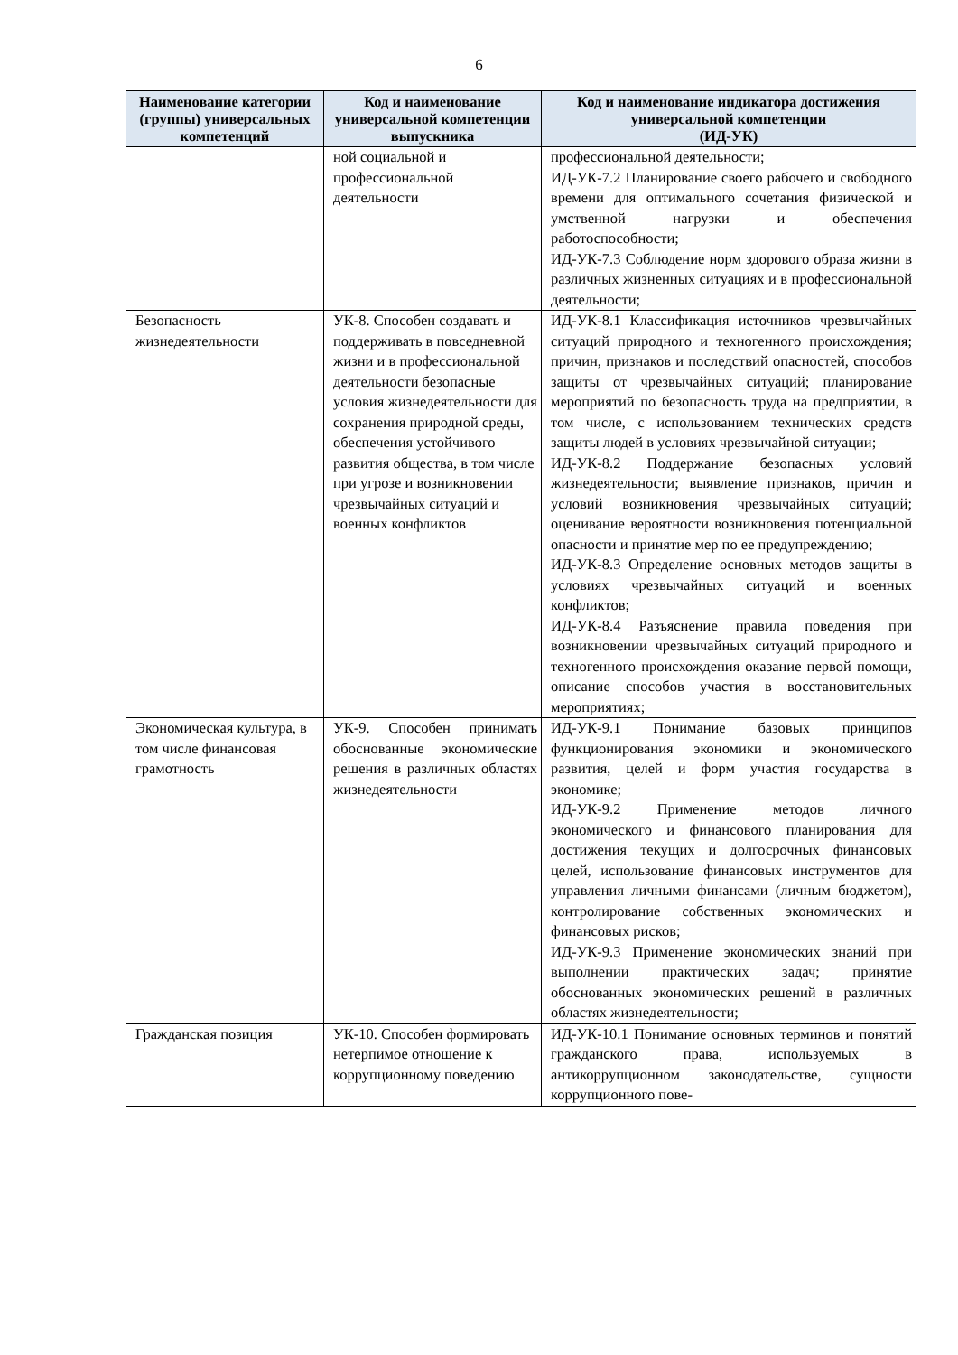6
| Наименование категории (группы) универсальных компетенций | Код и наименование универсальной компетенции выпускника | Код и наименование индикатора достижения универсальной компетенции (ИД-УК) |
| --- | --- | --- |
| | ной социальной и профессиональной деятельности | профессиональной деятельности; ИД-УК-7.2 Планирование своего рабочего и свободного времени для оптимального сочетания физической и умственной нагрузки и обеспечения работоспособности; ИД-УК-7.3 Соблюдение норм здорового образа жизни в различных жизненных ситуациях и в профессиональной деятельности; |
| Безопасность жизнедеятельности | УК-8. Способен создавать и поддерживать в повседневной жизни и в профессиональной деятельности безопасные условия жизнедеятельности для сохранения природной среды, обеспечения устойчивого развития общества, в том числе при угрозе и возникновении чрезвычайных ситуаций и военных конфликтов | ИД-УК-8.1 Классификация источников чрезвычайных ситуаций природного и техногенного происхождения; причин, признаков и последствий опасностей, способов защиты от чрезвычайных ситуаций; планирование мероприятий по безопасность труда на предприятии, в том числе, с использованием технических средств защиты людей в условиях чрезвычайной ситуации; ИД-УК-8.2 Поддержание безопасных условий жизнедеятельности; выявление признаков, причин и условий возникновения чрезвычайных ситуаций; оценивание вероятности возникновения потенциальной опасности и принятие мер по ее предупреждению; ИД-УК-8.3 Определение основных методов защиты в условиях чрезвычайных ситуаций и военных конфликтов; ИД-УК-8.4 Разъяснение правила поведения при возникновении чрезвычайных ситуаций природного и техногенного происхождения оказание первой помощи, описание способов участия в восстановительных мероприятиях; |
| Экономическая культура, в том числе финансовая грамотность | УК-9. Способен принимать обоснованные экономические решения в различных областях жизнедеятельности | ИД-УК-9.1 Понимание базовых принципов функционирования экономики и экономического развития, целей и форм участия государства в экономике; ИД-УК-9.2 Применение методов личного экономического и финансового планирования для достижения текущих и долгосрочных финансовых целей, использование финансовых инструментов для управления личными финансами (личным бюджетом), контролирование собственных экономических и финансовых рисков; ИД-УК-9.3 Применение экономических знаний при выполнении практических задач; принятие обоснованных экономических решений в различных областях жизнедеятельности; |
| Гражданская позиция | УК-10. Способен формировать нетерпимое отношение к коррупционному поведению | ИД-УК-10.1 Понимание основных терминов и понятий гражданского права, используемых в антикоррупционном законодательстве, сущности коррупционного пове- |